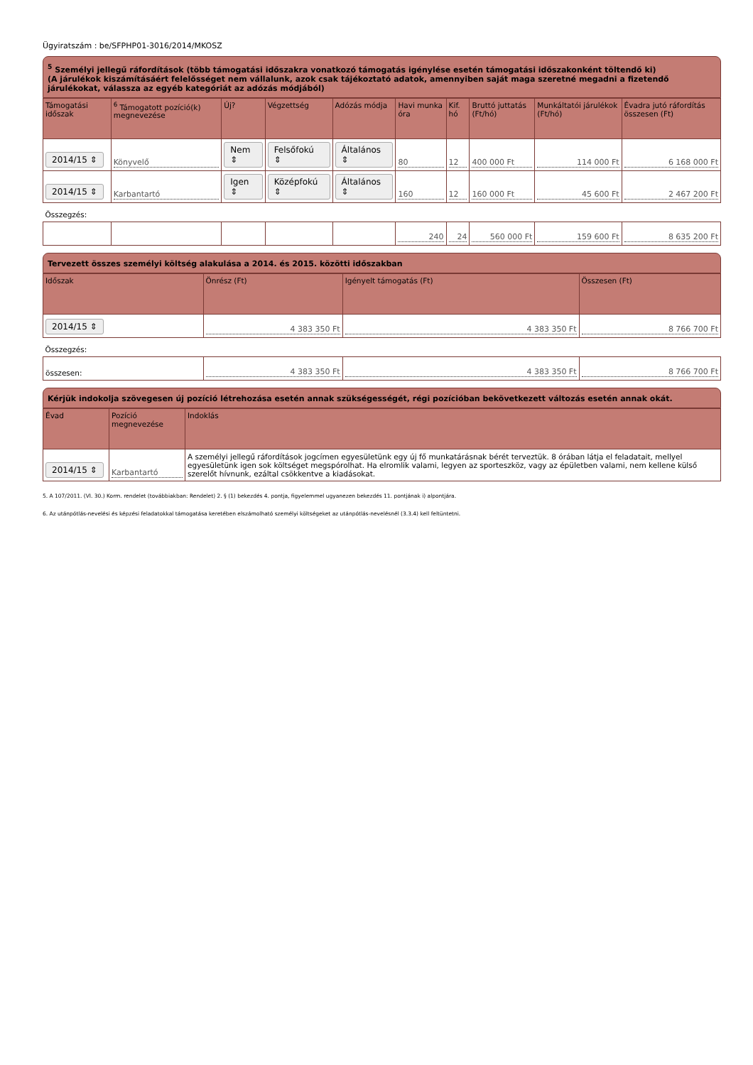Ügyiratszám : be/SFPHP01-3016/2014/MKOSZ
<sup>5</sup> Személyi jellegű ráfordítások (több támogatási időszakra vonatkozó támogatás igénylése esetén támogatási időszakonként töltendő ki)
(A járulékok kiszámításáért felelősséget nem vállalunk, azok csak tájékoztató adatok, amennyiben saját maga szeretné megadni a fizetendő járulékokat, válassza az egyéb kategóriát az adózás módjából)
| Támogatási időszak | <sup>6</sup> Támogatott pozíció(k) megnevezése | Új? | Végzettség | Adózás módja | Havi munka óra | Kif. hó | Bruttó juttatás (Ft/hó) | Munkáltatói járulékok (Ft/hó) | Évadra jutó ráfordítás összesen (Ft) |
| --- | --- | --- | --- | --- | --- | --- | --- | --- | --- |
| 2014/15 ⇕ | Könyvelő | Nem ⇕ | Felsőfokú ⇕ | Általános ⇕ | 80 | 12 | 400 000 Ft | 114 000 Ft | 6 168 000 Ft |
| 2014/15 ⇕ | Karbantartó | Igen ⇕ | Középfokú ⇕ | Általános ⇕ | 160 | 12 | 160 000 Ft | 45 600 Ft | 2 467 200 Ft |
| Összegzés: | | | | | | | | | |
| | | | | | 240 | 24 | 560 000 Ft | 159 600 Ft | 8 635 200 Ft |
Tervezett összes személyi költség alakulása a 2014. és 2015. közötti időszakban
| Időszak | Önrész (Ft) | Igényelt támogatás (Ft) | Összesen (Ft) |
| --- | --- | --- | --- |
| 2014/15 ⇕ | 4 383 350 Ft | 4 383 350 Ft | 8 766 700 Ft |
| Összegzés: | | | |
| összesen: | 4 383 350 Ft | 4 383 350 Ft | 8 766 700 Ft |
Kérjük indokolja szövegesen új pozíció létrehozása esetén annak szükségességét, régi pozícióban bekövetkezett változás esetén annak okát.
| Évad | Pozíció megnevezése | Indoklás |
| --- | --- | --- |
| 2014/15 ⇕ | Karbantartó | A személyi jellegű ráfordítások jogcímen egyesületünk egy új fő munkatárásnak bérét terveztük. 8 órában látja el feladatait, mellyel egyesületünk igen sok költséget megspórolhat. Ha elromlik valami, legyen az sporteszköz, vagy az épületben valami, nem kellene külső szerelőt hívnunk, ezáltal csökkentve a kiadásokat. |
5. A 107/2011. (VI. 30.) Korm. rendelet (továbbiakban: Rendelet) 2. § (1) bekezdés 4. pontja, figyelemmel ugyanezen bekezdés 11. pontjának i) alpontjára.
6. Az utánpótlás-nevelési és képzési feladatokkal támogatása keretében elszámolható személyi költségeket az utánpótlás-nevelésnél (3.3.4) kell feltüntetni.